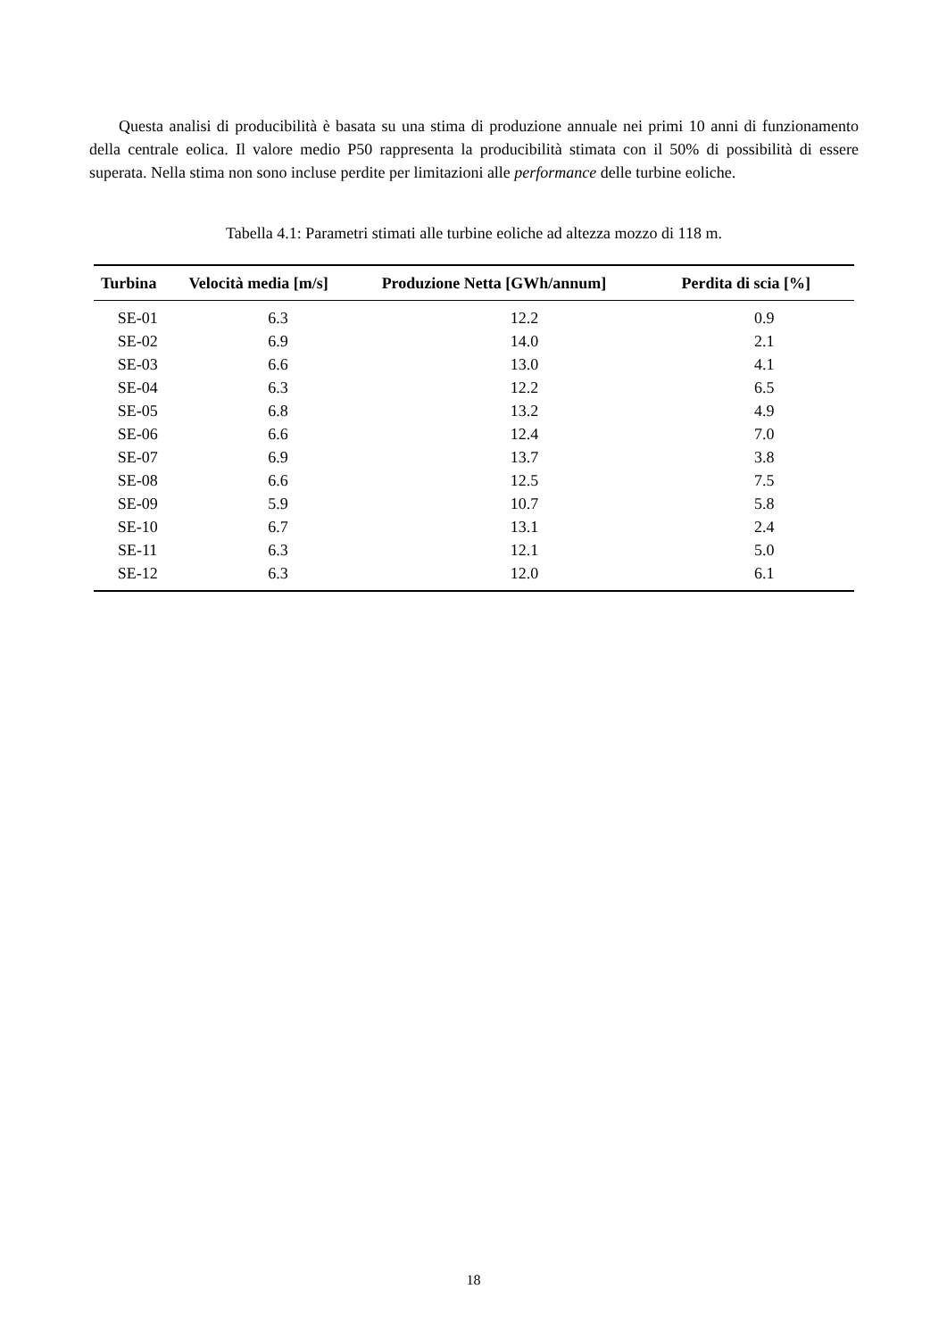Questa analisi di producibilità è basata su una stima di produzione annuale nei primi 10 anni di funzionamento della centrale eolica. Il valore medio P50 rappresenta la producibilità stimata con il 50% di possibilità di essere superata. Nella stima non sono incluse perdite per limitazioni alle performance delle turbine eoliche.
Tabella 4.1: Parametri stimati alle turbine eoliche ad altezza mozzo di 118 m.
| Turbina | Velocità media [m/s] | Produzione Netta [GWh/annum] | Perdita di scia [%] |
| --- | --- | --- | --- |
| SE-01 | 6.3 | 12.2 | 0.9 |
| SE-02 | 6.9 | 14.0 | 2.1 |
| SE-03 | 6.6 | 13.0 | 4.1 |
| SE-04 | 6.3 | 12.2 | 6.5 |
| SE-05 | 6.8 | 13.2 | 4.9 |
| SE-06 | 6.6 | 12.4 | 7.0 |
| SE-07 | 6.9 | 13.7 | 3.8 |
| SE-08 | 6.6 | 12.5 | 7.5 |
| SE-09 | 5.9 | 10.7 | 5.8 |
| SE-10 | 6.7 | 13.1 | 2.4 |
| SE-11 | 6.3 | 12.1 | 5.0 |
| SE-12 | 6.3 | 12.0 | 6.1 |
18